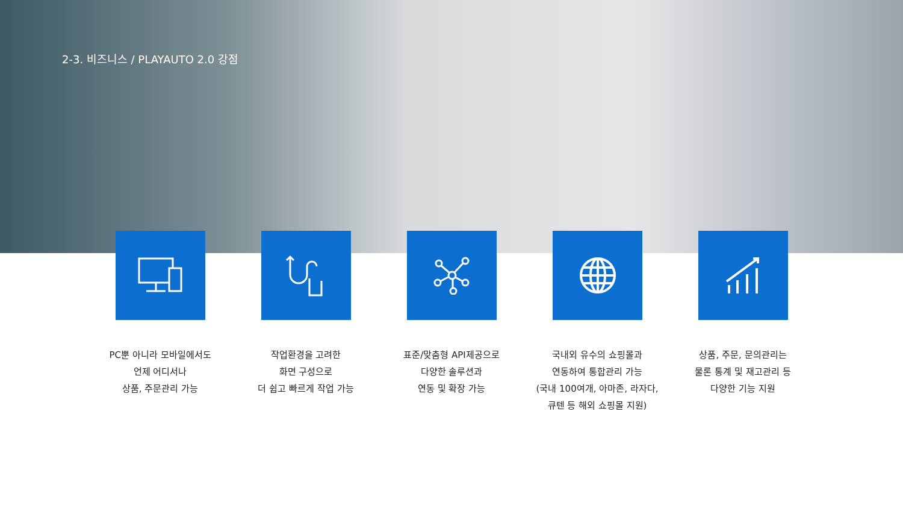2-3. 비즈니스 / PLAYAUTO 2.0 강점
PC뿐 아니라 모바일에서도
언제 어디서나
상품, 주문관리 가능
작업환경을 고려한
화면 구성으로
더 쉽고 빠르게 작업 가능
표준/맞춤형 API제공으로
다양한 솔루션과
연동 및 확장 가능
국내외 유수의 쇼핑몰과
연동하여 통합관리 가능
(국내 100여개, 아마존, 라자다,
큐텐 등 해외 쇼핑몰 지원)
상품, 주문, 문의관리는
물론 통계 및 재고관리 등
다양한 기능 지원